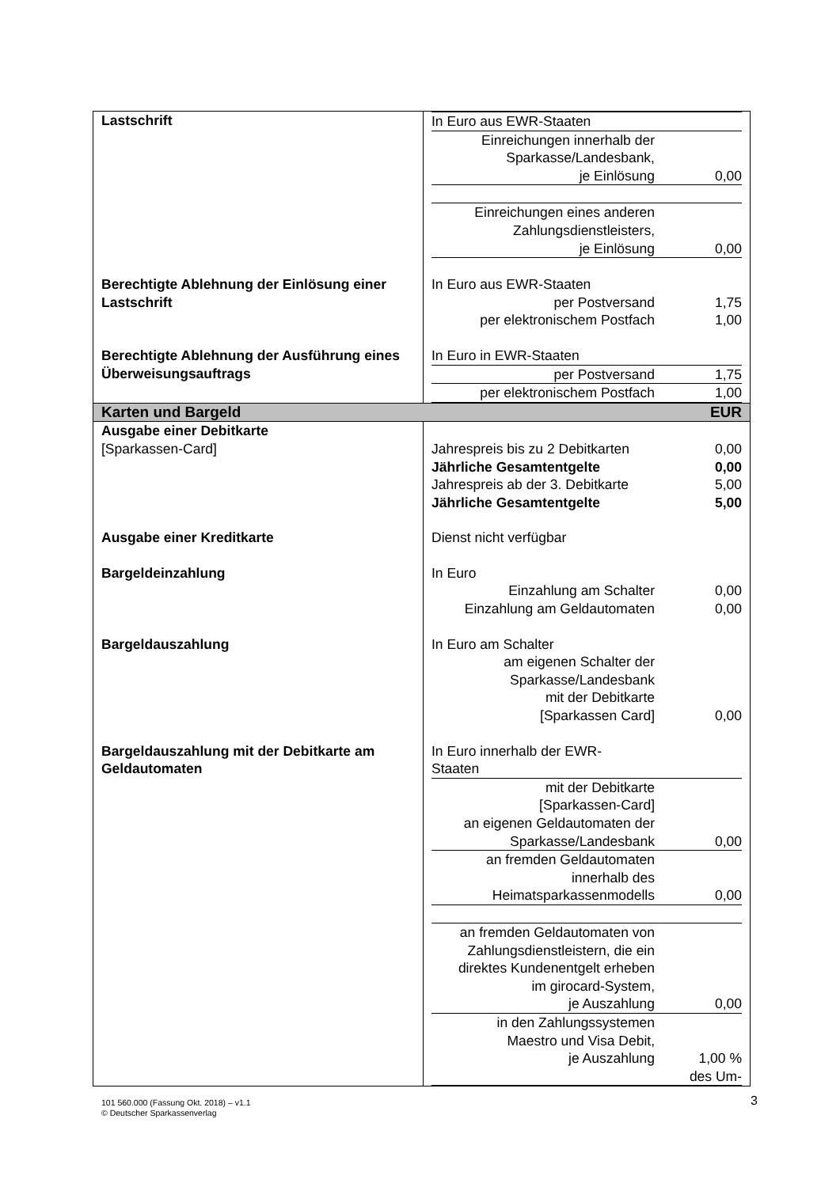| Lastschrift | / In Euro aus EWR-Staaten / / / Einreichungen innerhalb der Sparkasse/Landesbank, je Einlösung / 0,00 / / Einreichungen eines anderen Zahlungsdienstleisters, je Einlösung / 0,00 / |
| Berechtigte Ablehnung der Einlösung einer Lastschrift | / In Euro aus EWR-Staaten / / / per Postversand / 1,75 / / per elektronischem Postfach / 1,00 / |
| Berechtigte Ablehnung der Ausführung eines Überweisungsauftrags | / In Euro in EWR-Staaten / / / per Postversand / 1,75 / / per elektronischem Postfach / 1,00 / |
| Karten und Bargeld EUR | |
| Ausgabe einer Debitkarte [Sparkassen-Card] | / Jahrespreis bis zu 2 Debitkarten / 0,00 / / Jährliche Gesamtentgelte / 0,00 / / Jahrespreis ab der 3. Debitkarte / 5,00 / / Jährliche Gesamtentgelte / 5,00 / |
| Ausgabe einer Kreditkarte | Dienst nicht verfügbar |
| Bargeldeinzahlung | / In Euro / / / Einzahlung am Schalter / 0,00 / / Einzahlung am Geldautomaten / 0,00 / |
| Bargeldauszahlung | / In Euro am Schalter / / / am eigenen Schalter der Sparkasse/Landesbank mit der Debitkarte [Sparkassen Card] / 0,00 / |
| Bargeldauszahlung mit der Debitkarte am Geldautomaten | / In Euro innerhalb der EWR- Staaten / / / mit der Debitkarte [Sparkassen-Card] an eigenen Geldautomaten der Sparkasse/Landesbank / 0,00 / / an fremden Geldautomaten innerhalb des Heimatsparkassenmodells / 0,00 / / an fremden Geldautomaten von Zahlungsdienstleistern, die ein direktes Kundenentgelt erheben im girocard-System, je Auszahlung / 0,00 / / in den Zahlungssystemen Maestro und Visa Debit, je Auszahlung / 1,00 % des Um- / |
101 560.000 (Fassung Okt. 2018) – v1.1
© Deutscher Sparkassenverlag
3